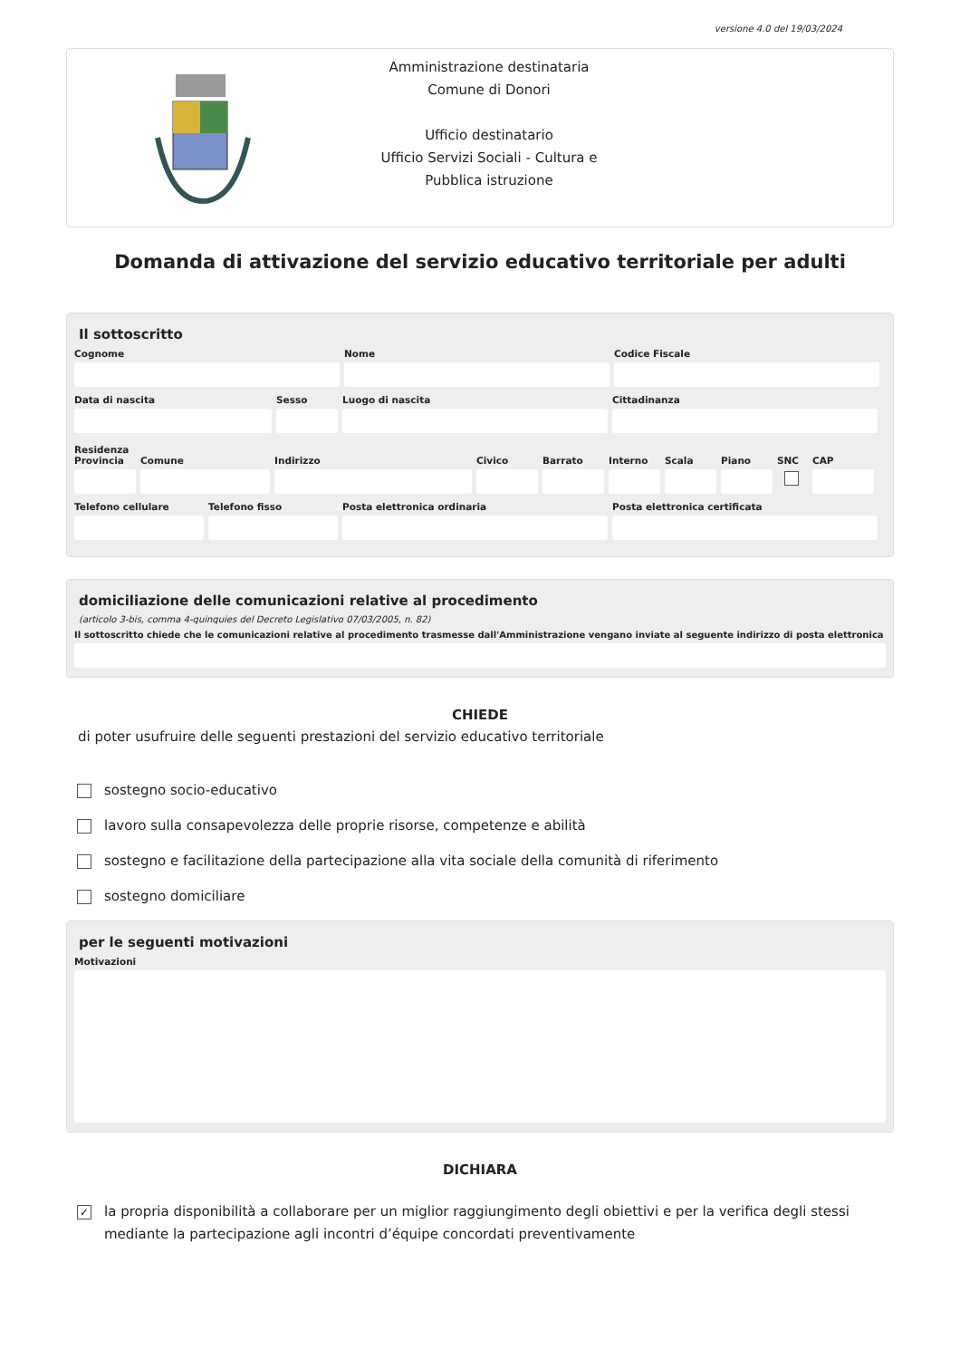versione 4.0 del 19/03/2024
Amministrazione destinataria
Comune di Donori
Ufficio destinatario
Ufficio Servizi Sociali - Cultura e
Pubblica istruzione
Domanda di attivazione del servizio educativo territoriale per adulti
Il sottoscritto
Cognome Nome Codice Fiscale
Data di nascita Sesso Luogo di nascita Cittadinanza
Residenza
Provincia Comune Indirizzo Civico Barrato Interno Scala Piano SNC CAP
Telefono cellulare Telefono fisso Posta elettronica ordinaria Posta elettronica certificata
domiciliazione delle comunicazioni relative al procedimento
(articolo 3-bis, comma 4-quinquies del Decreto Legislativo 07/03/2005, n. 82)
Il sottoscritto chiede che le comunicazioni relative al procedimento trasmesse dall'Amministrazione vengano inviate al seguente indirizzo di posta elettronica
CHIEDE
di poter usufruire delle seguenti prestazioni del servizio educativo territoriale
sostegno socio-educativo
lavoro sulla consapevolezza delle proprie risorse, competenze e abilità
sostegno e facilitazione della partecipazione alla vita sociale della comunità di riferimento
sostegno domiciliare
per le seguenti motivazioni
Motivazioni
DICHIARA
✓ la propria disponibilità a collaborare per un miglior raggiungimento degli obiettivi e per la verifica degli stessi mediante la partecipazione agli incontri d’équipe concordati preventivamente